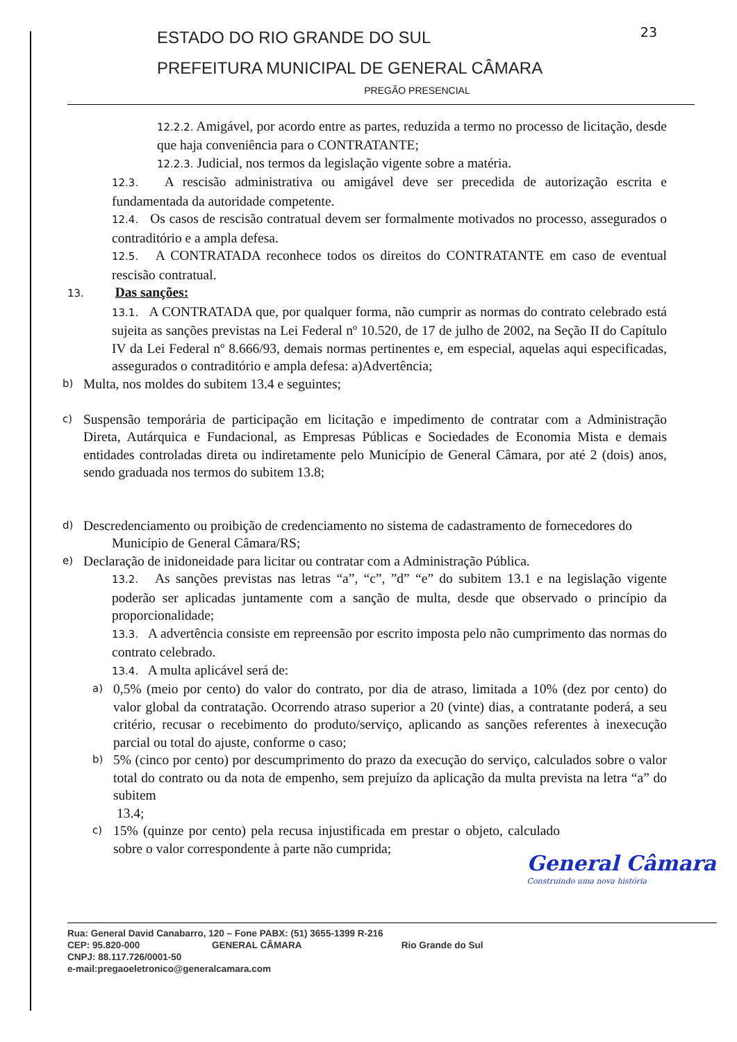23
ESTADO DO RIO GRANDE DO SUL
PREFEITURA MUNICIPAL DE GENERAL CÂMARA
PREGÃO PRESENCIAL
12.2.2. Amigável, por acordo entre as partes, reduzida a termo no processo de licitação, desde que haja conveniência para o CONTRATANTE;
12.2.3. Judicial, nos termos da legislação vigente sobre a matéria.
12.3. A rescisão administrativa ou amigável deve ser precedida de autorização escrita e fundamentada da autoridade competente.
12.4. Os casos de rescisão contratual devem ser formalmente motivados no processo, assegurados o contraditório e a ampla defesa.
12.5. A CONTRATADA reconhece todos os direitos do CONTRATANTE em caso de eventual rescisão contratual.
13. Das sanções:
13.1. A CONTRATADA que, por qualquer forma, não cumprir as normas do contrato celebrado está sujeita as sanções previstas na Lei Federal nº 10.520, de 17 de julho de 2002, na Seção II do Capítulo IV da Lei Federal nº 8.666/93, demais normas pertinentes e, em especial, aquelas aqui especificadas, assegurados o contraditório e ampla defesa: a)Advertência;
b)
Multa, nos moldes do subitem 13.4 e seguintes;
c)
Suspensão temporária de participação em licitação e impedimento de contratar com a Administração Direta, Autárquica e Fundacional, as Empresas Públicas e Sociedades de Economia Mista e demais entidades controladas direta ou indiretamente pelo Município de General Câmara, por até 2 (dois) anos, sendo graduada nos termos do subitem 13.8;
d)
Descredenciamento ou proibição de credenciamento no sistema de cadastramento de fornecedores do
Município de General Câmara/RS;
e)
Declaração de inidoneidade para licitar ou contratar com a Administração Pública.
13.2. As sanções previstas nas letras “a”, “c”, ”d” “e” do subitem 13.1 e na legislação vigente poderão ser aplicadas juntamente com a sanção de multa, desde que observado o princípio da proporcionalidade;
13.3. A advertência consiste em repreensão por escrito imposta pelo não cumprimento das normas do contrato celebrado.
13.4. A multa aplicável será de:
a)
0,5% (meio por cento) do valor do contrato, por dia de atraso, limitada a 10% (dez por cento) do valor global da contratação. Ocorrendo atraso superior a 20 (vinte) dias, a contratante poderá, a seu critério, recusar o recebimento do produto/serviço, aplicando as sanções referentes à inexecução parcial ou total do ajuste, conforme o caso;
b)
5% (cinco por cento) por descumprimento do prazo da execução do serviço, calculados sobre o valor total do contrato ou da nota de empenho, sem prejuízo da aplicação da multa prevista na letra “a” do subitem
13.4;
c)
15% (quinze por cento) pela recusa injustificada em prestar o objeto, calculado sobre o valor correspondente à parte não cumprida;
General Câmara
Construindo uma nova história
Rua: General David Canabarro, 120 – Fone PABX: (51) 3655-1399 R-216
CEP: 95.820-000 GENERAL CÂMARA Rio Grande do Sul
CNPJ: 88.117.726/0001-50
e-mail:pregaoeletronico@generalcamara.com